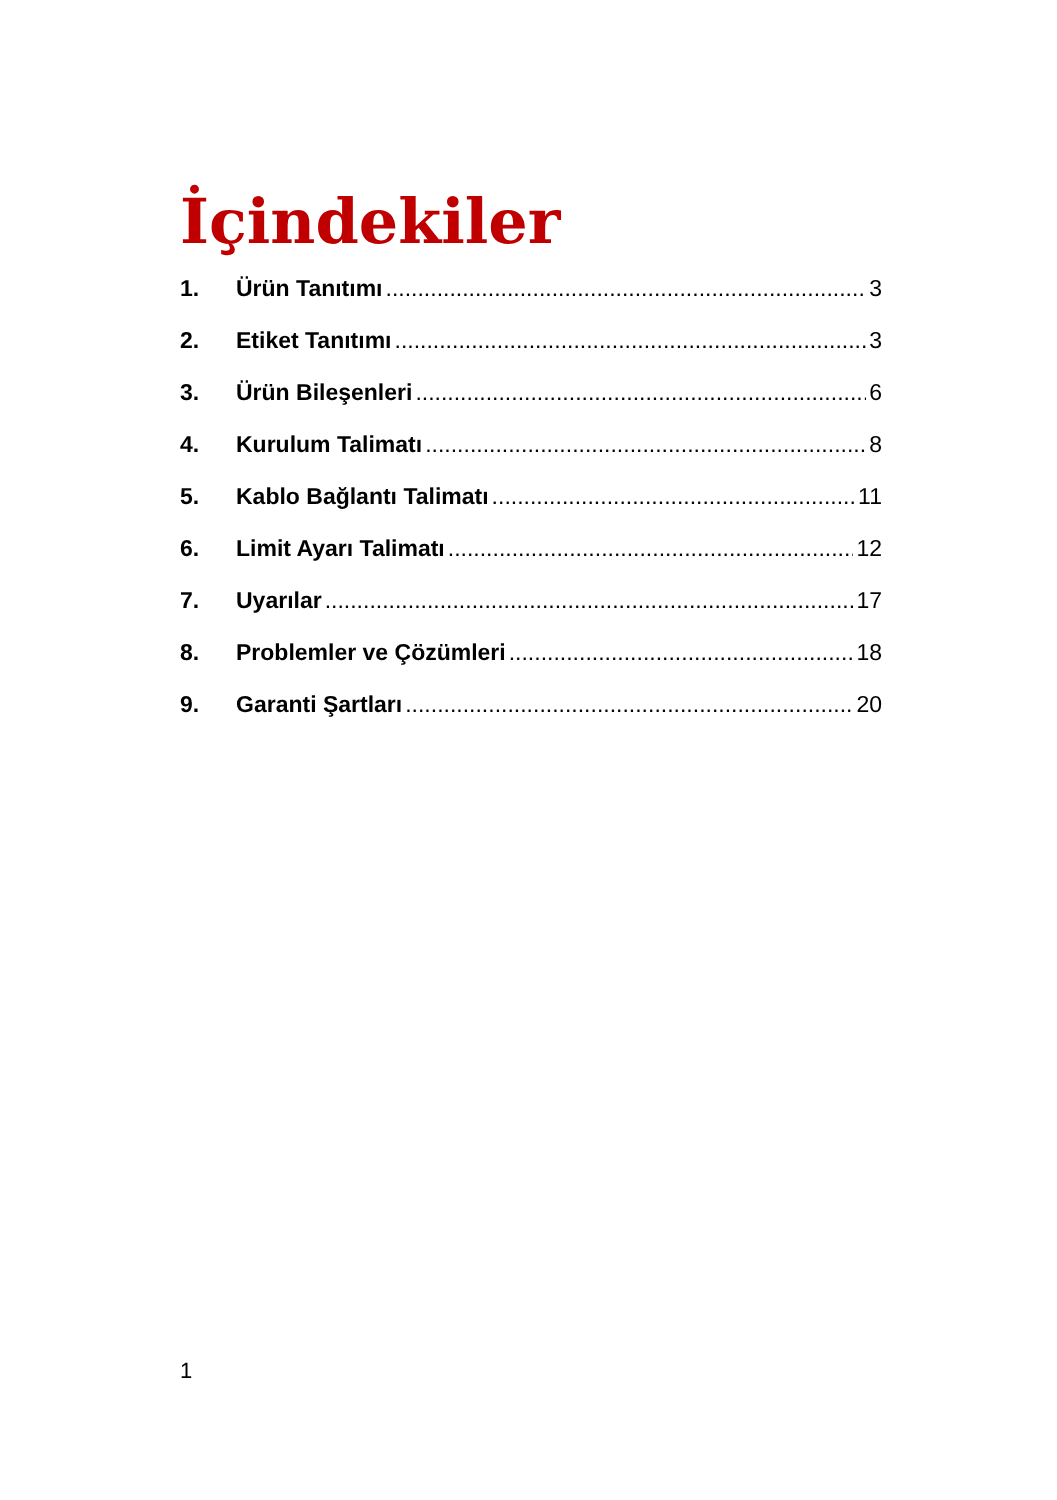İçindekiler
1. Ürün Tanıtımı 3
2. Etiket Tanıtımı 3
3. Ürün Bileşenleri 6
4. Kurulum Talimatı 8
5. Kablo Bağlantı Talimatı 11
6. Limit Ayarı Talimatı 12
7. Uyarılar 17
8. Problemler ve Çözümleri 18
9. Garanti Şartları 20
1